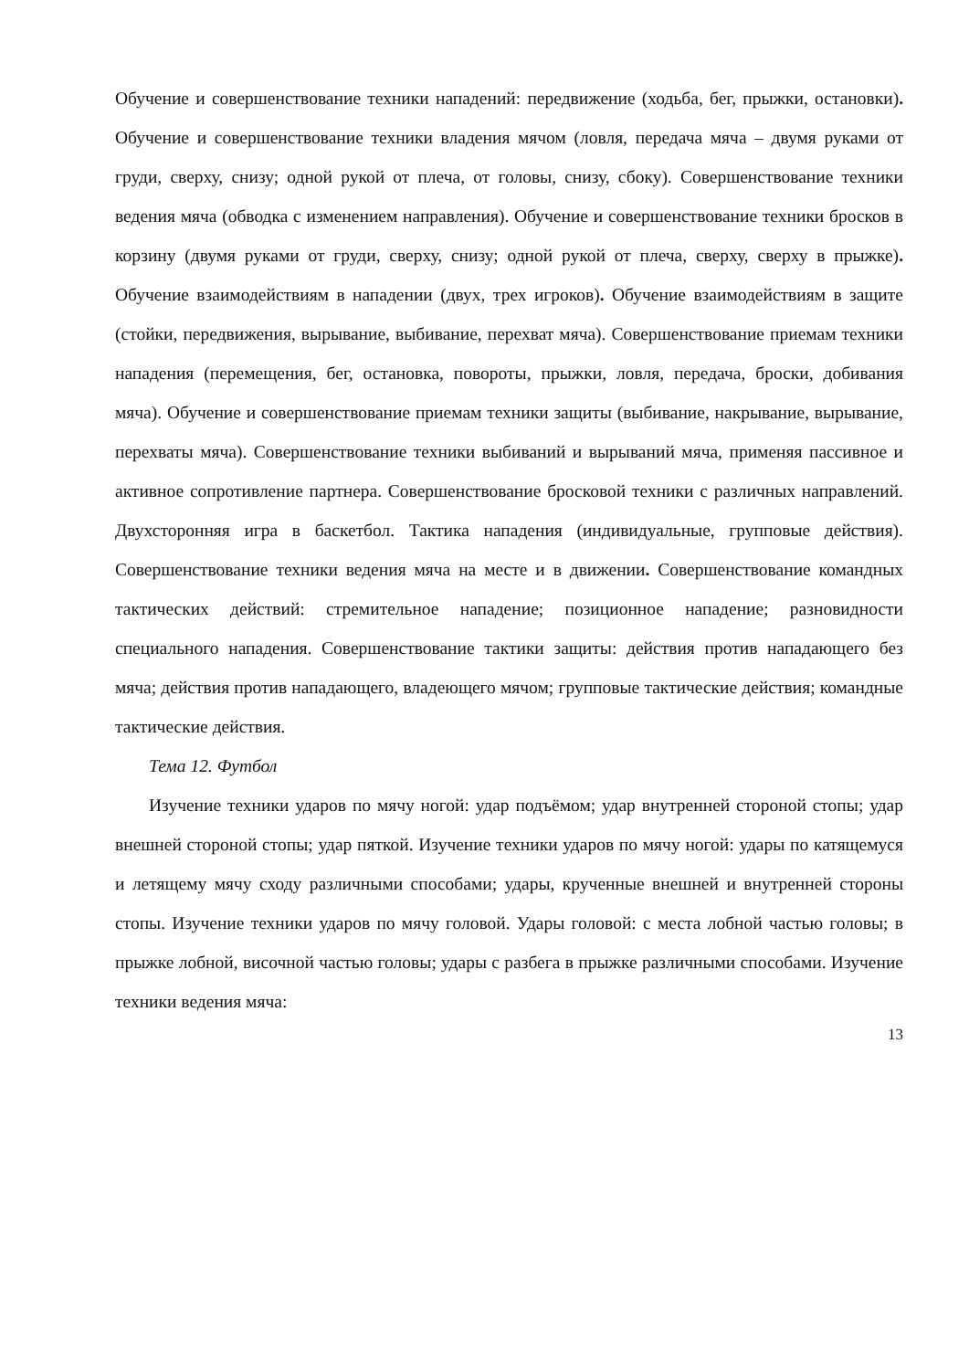Обучение и совершенствование техники нападений: передвижение (ходьба, бег, прыжки, остановки). Обучение и совершенствование техники владения мячом (ловля, передача мяча – двумя руками от груди, сверху, снизу; одной рукой от плеча, от головы, снизу, сбоку). Совершенствование техники ведения мяча (обводка с изменением направления). Обучение и совершенствование техники бросков в корзину (двумя руками от груди, сверху, снизу; одной рукой от плеча, сверху, сверху в прыжке). Обучение взаимодействиям в нападении (двух, трех игроков). Обучение взаимодействиям в защите (стойки, передвижения, вырывание, выбивание, перехват мяча). Совершенствование приемам техники нападения (перемещения, бег, остановка, повороты, прыжки, ловля, передача, броски, добивания мяча). Обучение и совершенствование приемам техники защиты (выбивание, накрывание, вырывание, перехваты мяча). Совершенствование техники выбиваний и вырываний мяча, применяя пассивное и активное сопротивление партнера. Совершенствование бросковой техники с различных направлений. Двухсторонняя игра в баскетбол. Тактика нападения (индивидуальные, групповые действия). Совершенствование техники ведения мяча на месте и в движении. Совершенствование командных тактических действий: стремительное нападение; позиционное нападение; разновидности специального нападения. Совершенствование тактики защиты: действия против нападающего без мяча; действия против нападающего, владеющего мячом; групповые тактические действия; командные тактические действия.
Тема 12. Футбол
Изучение техники ударов по мячу ногой: удар подъёмом; удар внутренней стороной стопы; удар внешней стороной стопы; удар пяткой. Изучение техники ударов по мячу ногой: удары по катящемуся и летящему мячу сходу различными способами; удары, крученные внешней и внутренней стороны стопы. Изучение техники ударов по мячу головой. Удары головой: с места лобной частью головы; в прыжке лобной, височной частью головы; удары с разбега в прыжке различными способами. Изучение техники ведения мяча:
13